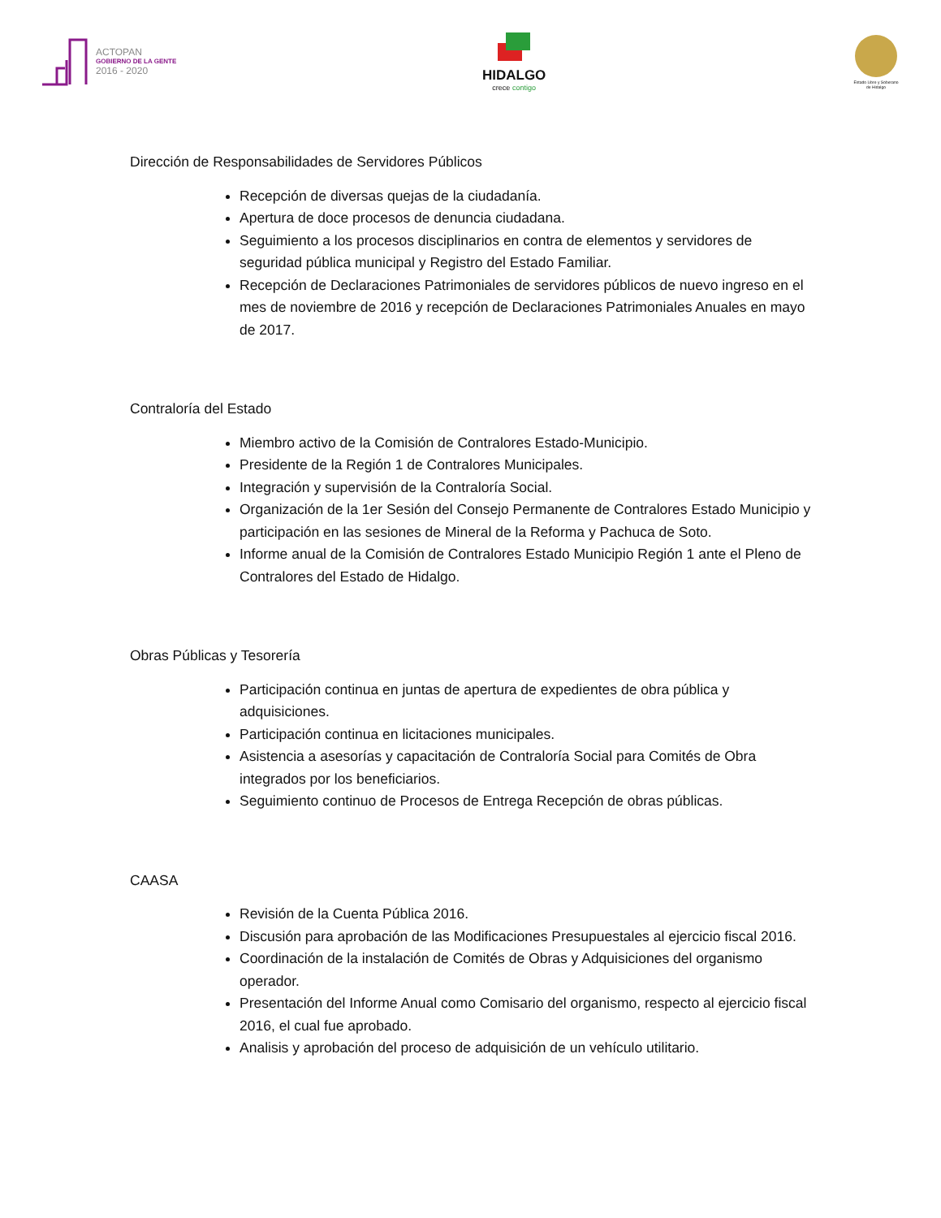ACTOPAN
GOBIERNO DE LA GENTE
2016 - 2020
HIDALGO
crece contigo
Estado Libre y Soberano de Hidalgo
Dirección de Responsabilidades de Servidores Públicos
Recepción de diversas quejas de la ciudadanía.
Apertura de doce procesos de denuncia ciudadana.
Seguimiento a los procesos disciplinarios en contra de elementos y servidores de seguridad pública municipal y Registro del Estado Familiar.
Recepción de Declaraciones Patrimoniales de servidores públicos de nuevo ingreso en el mes de noviembre de 2016 y recepción de Declaraciones Patrimoniales Anuales en mayo de 2017.
Contraloría del Estado
Miembro activo de la Comisión de Contralores Estado-Municipio.
Presidente de la Región 1 de Contralores Municipales.
Integración y supervisión de la Contraloría Social.
Organización de la 1er Sesión del Consejo Permanente de Contralores Estado Municipio y participación en las sesiones de Mineral de la Reforma y Pachuca de Soto.
Informe anual de la Comisión de Contralores Estado Municipio Región 1 ante el Pleno de Contralores del Estado de Hidalgo.
Obras Públicas y Tesorería
Participación continua en juntas de apertura de expedientes de obra pública y adquisiciones.
Participación continua en licitaciones municipales.
Asistencia a asesorías y capacitación de Contraloría Social para Comités de Obra integrados por los beneficiarios.
Seguimiento continuo de Procesos de Entrega Recepción de obras públicas.
CAASA
Revisión de la Cuenta Pública 2016.
Discusión para aprobación de las Modificaciones Presupuestales al ejercicio fiscal 2016.
Coordinación de la instalación de Comités de Obras y Adquisiciones del organismo operador.
Presentación del Informe Anual como Comisario del organismo, respecto al ejercicio fiscal 2016, el cual fue aprobado.
Analisis y aprobación del proceso de adquisición de un vehículo utilitario.